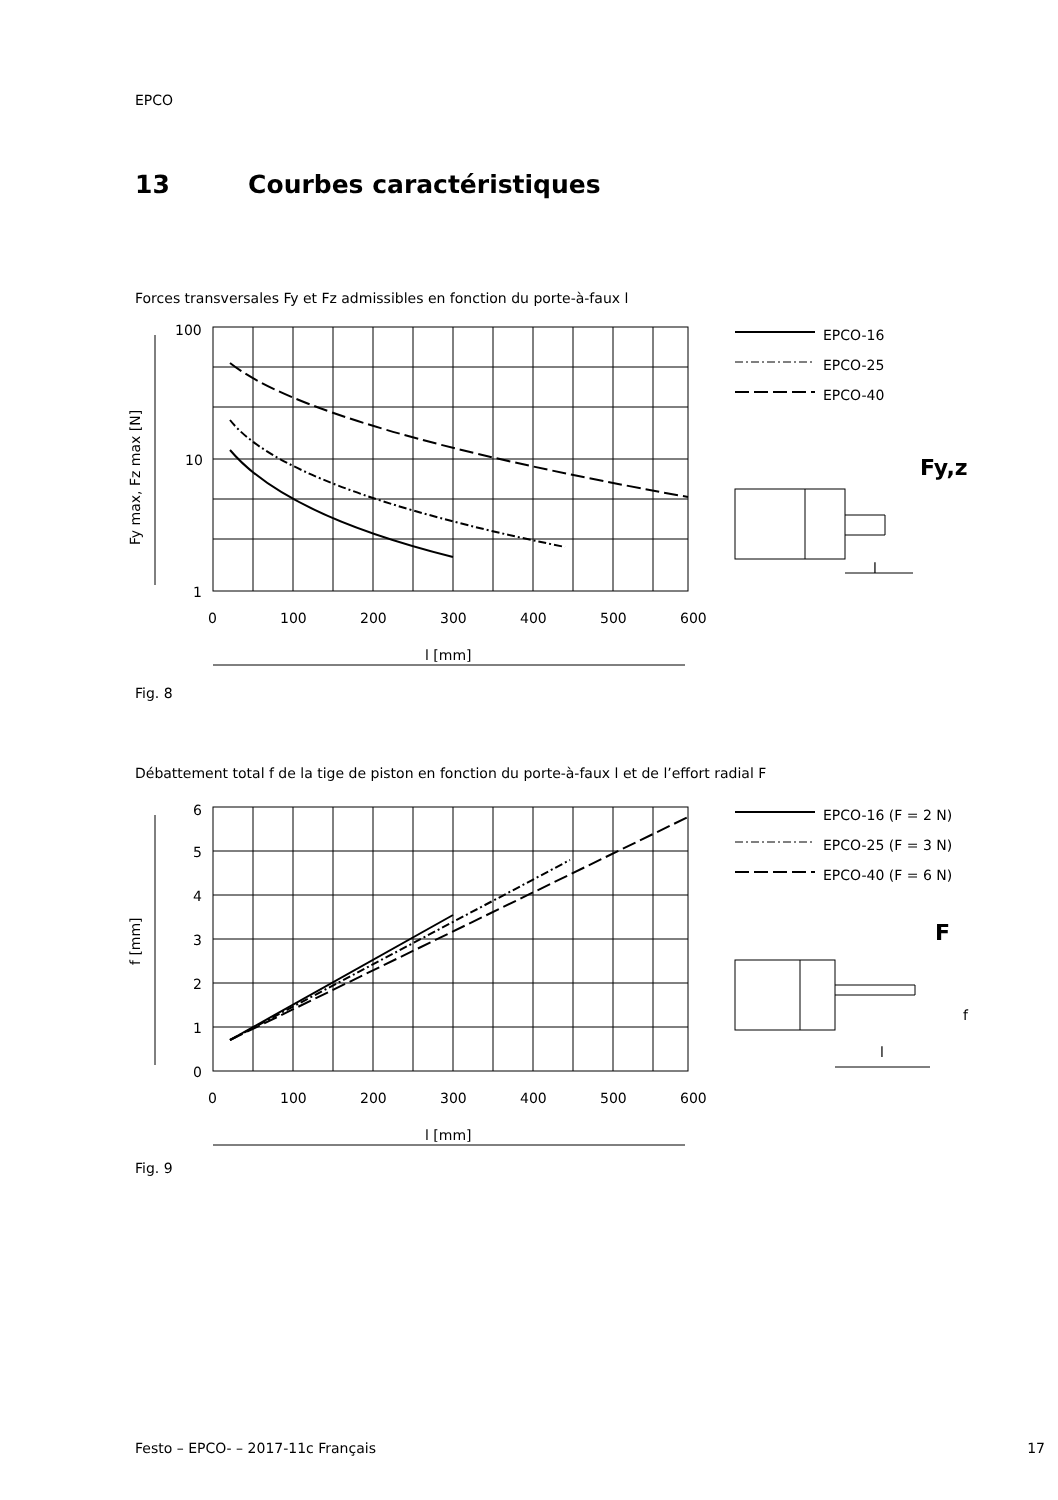EPCO
13 Courbes caractéristiques
Forces transversales Fy et Fz admissibles en fonction du porte-à-faux l
100
10
1
0
100
200
300
400
500
600
l [mm]
Fy max, Fz max [N]
EPCO-16
EPCO-25
EPCO-40
Fy,z
l
Fig. 8
Débattement total f de la tige de piston en fonction du porte-à-faux l et de l’effort radial F
6
5
4
3
2
1
0
0
100
200
300
400
500
600
l [mm]
f [mm]
EPCO-16 (F = 2 N)
EPCO-25 (F = 3 N)
EPCO-40 (F = 6 N)
F
f
l
Fig. 9
Festo – EPCO- – 2017-11c Français 17